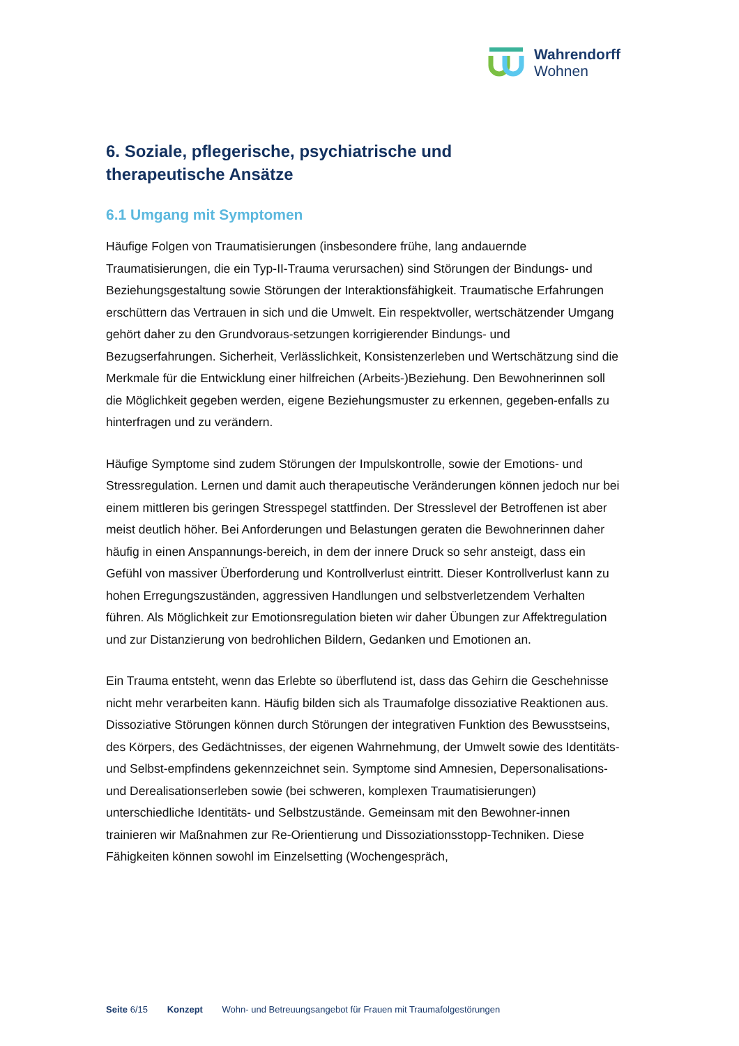Wahrendorff
Wohnen
6. Soziale, pflegerische, psychiatrische und
therapeutische Ansätze
6.1 Umgang mit Symptomen
Häufige Folgen von Traumatisierungen (insbesondere frühe, lang andauernde Traumatisierungen, die ein Typ-II-Trauma verursachen) sind Störungen der Bindungs- und Beziehungsgestaltung sowie Störungen der Interaktionsfähigkeit. Traumatische Erfahrungen erschüttern das Vertrauen in sich und die Umwelt. Ein respektvoller, wertschätzender Umgang gehört daher zu den Grundvoraus-setzungen korrigierender Bindungs- und Bezugserfahrungen. Sicherheit, Verlässlichkeit, Konsistenzerleben und Wertschätzung sind die Merkmale für die Entwicklung einer hilfreichen (Arbeits-)Beziehung. Den Bewohnerinnen soll die Möglichkeit gegeben werden, eigene Beziehungsmuster zu erkennen, gegeben-enfalls zu hinterfragen und zu verändern.
Häufige Symptome sind zudem Störungen der Impulskontrolle, sowie der Emotions- und Stressregulation. Lernen und damit auch therapeutische Veränderungen können jedoch nur bei einem mittleren bis geringen Stresspegel stattfinden. Der Stresslevel der Betroffenen ist aber meist deutlich höher. Bei Anforderungen und Belastungen geraten die Bewohnerinnen daher häufig in einen Anspannungs-bereich, in dem der innere Druck so sehr ansteigt, dass ein Gefühl von massiver Überforderung und Kontrollverlust eintritt. Dieser Kontrollverlust kann zu hohen Erregungszuständen, aggressiven Handlungen und selbstverletzendem Verhalten führen. Als Möglichkeit zur Emotionsregulation bieten wir daher Übungen zur Affektregulation und zur Distanzierung von bedrohlichen Bildern, Gedanken und Emotionen an.
Ein Trauma entsteht, wenn das Erlebte so überflutend ist, dass das Gehirn die Geschehnisse nicht mehr verarbeiten kann. Häufig bilden sich als Traumafolge dissoziative Reaktionen aus. Dissoziative Störungen können durch Störungen der integrativen Funktion des Bewusstseins, des Körpers, des Gedächtnisses, der eigenen Wahrnehmung, der Umwelt sowie des Identitäts- und Selbst-empfindens gekennzeichnet sein. Symptome sind Amnesien, Depersonalisations- und Derealisationserleben sowie (bei schweren, komplexen Traumatisierungen) unterschiedliche Identitäts- und Selbstzustände. Gemeinsam mit den Bewohner-innen trainieren wir Maßnahmen zur Re-Orientierung und Dissoziationsstopp-Techniken. Diese Fähigkeiten können sowohl im Einzelsetting (Wochengespräch,
Seite 6/15 Konzept Wohn- und Betreuungsangebot für Frauen mit Traumafolgestörungen